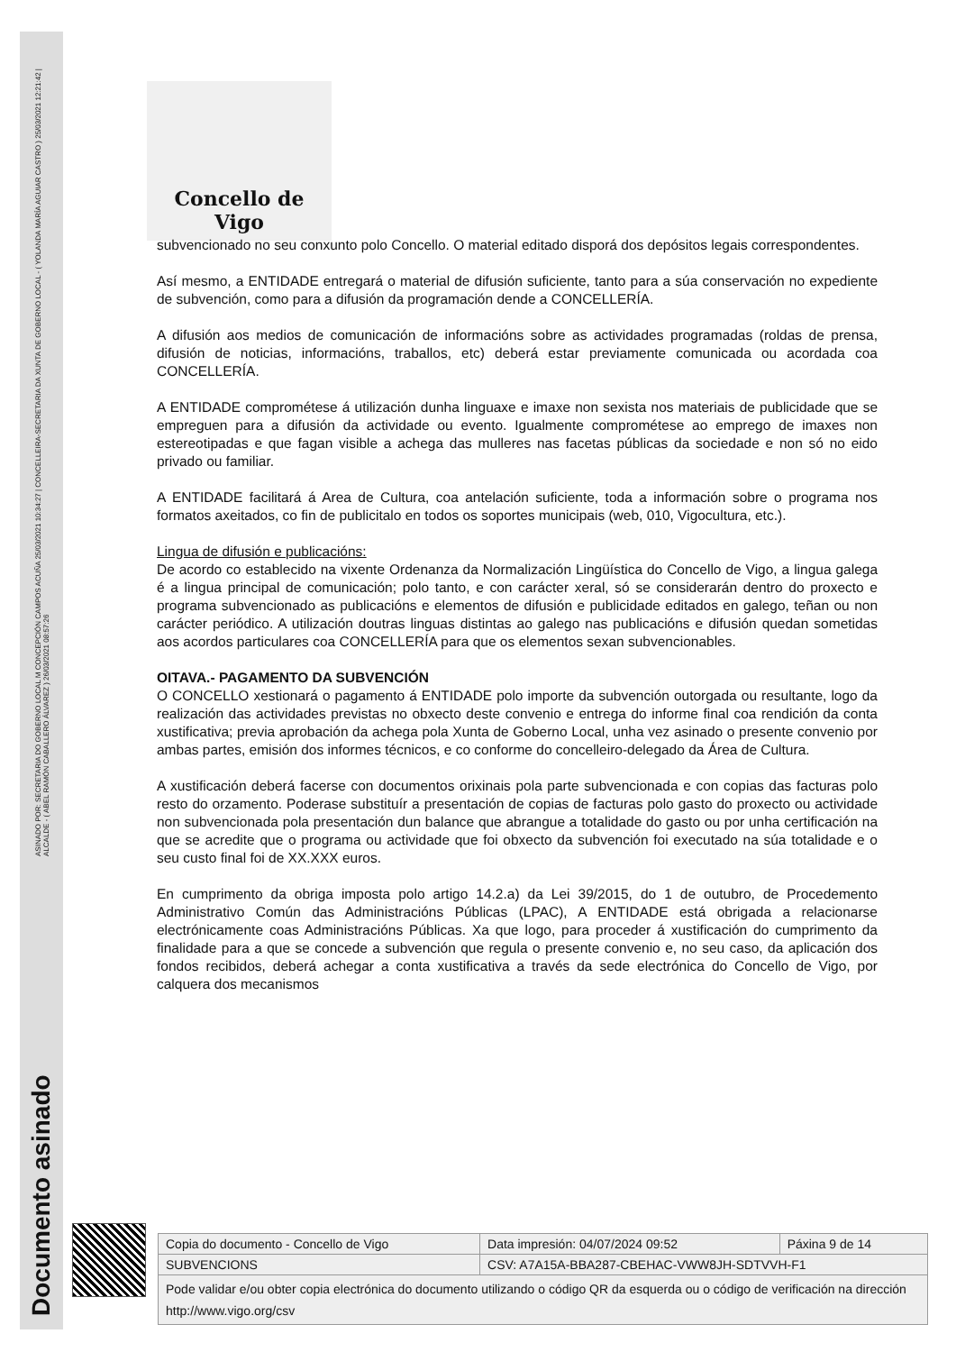ASINADO POR: SECRETARIA DO GOBERNO LOCAL M CONCEPCIÓN CAMPOS ACUÑA 25/03/2021 10:34:27 | CONCELLEIRA-SECRETARIA DA XUNTA DE GOBERNO LOCAL - ( YOLANDA MARÍA AGUIAR CASTRO ) 25/03/2021 12:21:42 | ALCALDE - ( ABEL RAMÓN CABALLERO ÁLVAREZ ) 26/03/2021 08:57:26
Documento asinado
Concello de Vigo
subvencionado no seu conxunto polo Concello. O material editado disporá dos depósitos legais correspondentes.
Así mesmo, a ENTIDADE entregará o material de difusión suficiente, tanto para a súa conservación no expediente de subvención, como para a difusión da programación dende a CONCELLERÍA.
A difusión aos medios de comunicación de informacións sobre as actividades programadas (roldas de prensa, difusión de noticias, informacións, traballos, etc) deberá estar previamente comunicada ou acordada coa CONCELLERÍA.
A ENTIDADE comprométese á utilización dunha linguaxe e imaxe non sexista nos materiais de publicidade que se empreguen para a difusión da actividade ou evento. Igualmente comprométese ao emprego de imaxes non estereotipadas e que fagan visible a achega das mulleres nas facetas públicas da sociedade e non só no eido privado ou familiar.
A ENTIDADE facilitará á Area de Cultura, coa antelación suficiente, toda a información sobre o programa nos formatos axeitados, co fin de publicitalo en todos os soportes municipais (web, 010, Vigocultura, etc.).
Lingua de difusión e publicacións:
De acordo co establecido na vixente Ordenanza da Normalización Lingüística do Concello de Vigo, a lingua galega é a lingua principal de comunicación; polo tanto, e con carácter xeral, só se considerarán dentro do proxecto e programa subvencionado as publicacións e elementos de difusión e publicidade editados en galego, teñan ou non carácter periódico. A utilización doutras linguas distintas ao galego nas publicacións e difusión quedan sometidas aos acordos particulares coa CONCELLERÍA para que os elementos sexan subvencionables.
OITAVA.- PAGAMENTO DA SUBVENCIÓN
O CONCELLO xestionará o pagamento á ENTIDADE polo importe da subvención outorgada ou resultante, logo da realización das actividades previstas no obxecto deste convenio e entrega do informe final coa rendición da conta xustificativa; previa aprobación da achega pola Xunta de Goberno Local, unha vez asinado o presente convenio por ambas partes, emisión dos informes técnicos, e co conforme do concelleiro-delegado da Área de Cultura.
A xustificación deberá facerse con documentos orixinais pola parte subvencionada e con copias das facturas polo resto do orzamento. Poderase substituír a presentación de copias de facturas polo gasto do proxecto ou actividade non subvencionada pola presentación dun balance que abrangue a totalidade do gasto ou por unha certificación na que se acredite que o programa ou actividade que foi obxecto da subvención foi executado na súa totalidade e o seu custo final foi de XX.XXX euros.
En cumprimento da obriga imposta polo artigo 14.2.a) da Lei 39/2015, do 1 de outubro, de Procedemento Administrativo Común das Administracións Públicas (LPAC), A ENTIDADE está obrigada a relacionarse electrónicamente coas Administracións Públicas. Xa que logo, para proceder á xustificación do cumprimento da finalidade para a que se concede a subvención que regula o presente convenio e, no seu caso, da aplicación dos fondos recibidos, deberá achegar a conta xustificativa a través da sede electrónica do Concello de Vigo, por calquera dos mecanismos
| Copia do documento - Concello de Vigo | Data impresión: 04/07/2024 09:52 | Páxina 9 de 14 |
| SUBVENCIONS | CSV: A7A15A-BBA287-CBEHAC-VWW8JH-SDTVVH-F1 | |
| Pode validar e/ou obter copia electrónica do documento utilizando o código QR da esquerda ou o código de verificación na dirección http://www.vigo.org/csv | | |